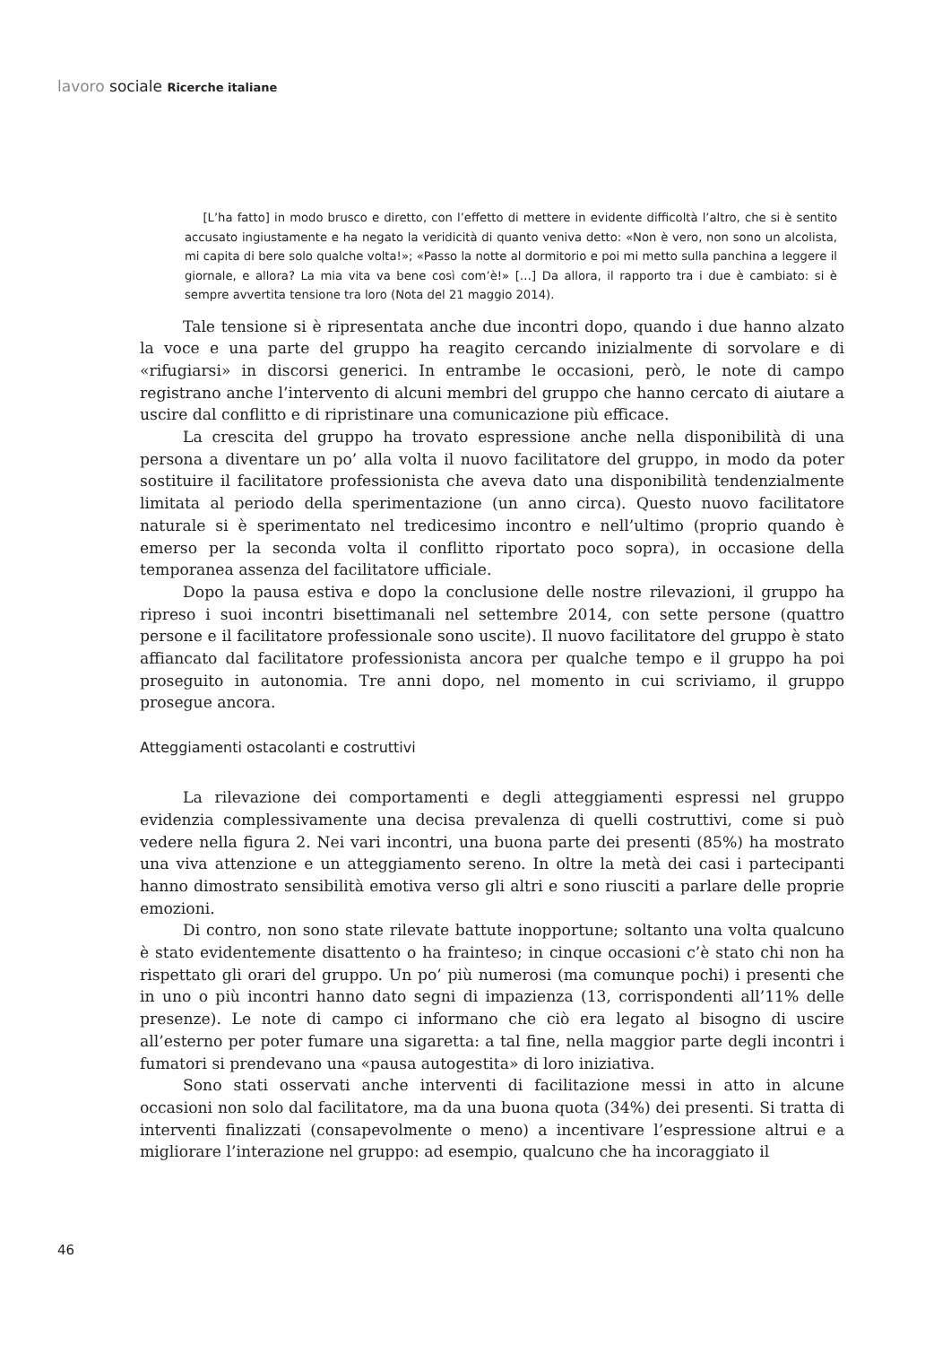lavoro sociale Ricerche italiane
[L’ha fatto] in modo brusco e diretto, con l’effetto di mettere in evidente difficoltà l’altro, che si è sentito accusato ingiustamente e ha negato la veridicità di quanto veniva detto: «Non è vero, non sono un alcolista, mi capita di bere solo qualche volta!»; «Passo la notte al dormitorio e poi mi metto sulla panchina a leggere il giornale, e allora? La mia vita va bene così com’è!» […] Da allora, il rapporto tra i due è cambiato: si è sempre avvertita tensione tra loro (Nota del 21 maggio 2014).
Tale tensione si è ripresentata anche due incontri dopo, quando i due hanno alzato la voce e una parte del gruppo ha reagito cercando inizialmente di sorvolare e di «rifugiarsi» in discorsi generici. In entrambe le occasioni, però, le note di campo registrano anche l’intervento di alcuni membri del gruppo che hanno cercato di aiutare a uscire dal conflitto e di ripristinare una comunicazione più efficace.
La crescita del gruppo ha trovato espressione anche nella disponibilità di una persona a diventare un po’ alla volta il nuovo facilitatore del gruppo, in modo da poter sostituire il facilitatore professionista che aveva dato una disponibilità tendenzialmente limitata al periodo della sperimentazione (un anno circa). Questo nuovo facilitatore naturale si è sperimentato nel tredicesimo incontro e nell’ultimo (proprio quando è emerso per la seconda volta il conflitto riportato poco sopra), in occasione della temporanea assenza del facilitatore ufficiale.
Dopo la pausa estiva e dopo la conclusione delle nostre rilevazioni, il gruppo ha ripreso i suoi incontri bisettimanali nel settembre 2014, con sette persone (quattro persone e il facilitatore professionale sono uscite). Il nuovo facilitatore del gruppo è stato affiancato dal facilitatore professionista ancora per qualche tempo e il gruppo ha poi proseguito in autonomia. Tre anni dopo, nel momento in cui scriviamo, il gruppo prosegue ancora.
Atteggiamenti ostacolanti e costruttivi
La rilevazione dei comportamenti e degli atteggiamenti espressi nel gruppo evidenzia complessivamente una decisa prevalenza di quelli costruttivi, come si può vedere nella figura 2. Nei vari incontri, una buona parte dei presenti (85%) ha mostrato una viva attenzione e un atteggiamento sereno. In oltre la metà dei casi i partecipanti hanno dimostrato sensibilità emotiva verso gli altri e sono riusciti a parlare delle proprie emozioni.
Di contro, non sono state rilevate battute inopportune; soltanto una volta qualcuno è stato evidentemente disattento o ha frainteso; in cinque occasioni c’è stato chi non ha rispettato gli orari del gruppo. Un po’ più numerosi (ma comunque pochi) i presenti che in uno o più incontri hanno dato segni di impazienza (13, corrispondenti all’11% delle presenze). Le note di campo ci informano che ciò era legato al bisogno di uscire all’esterno per poter fumare una sigaretta: a tal fine, nella maggior parte degli incontri i fumatori si prendevano una «pausa autogestita» di loro iniziativa.
Sono stati osservati anche interventi di facilitazione messi in atto in alcune occasioni non solo dal facilitatore, ma da una buona quota (34%) dei presenti. Si tratta di interventi finalizzati (consapevolmente o meno) a incentivare l’espressione altrui e a migliorare l’interazione nel gruppo: ad esempio, qualcuno che ha incoraggiato il
46